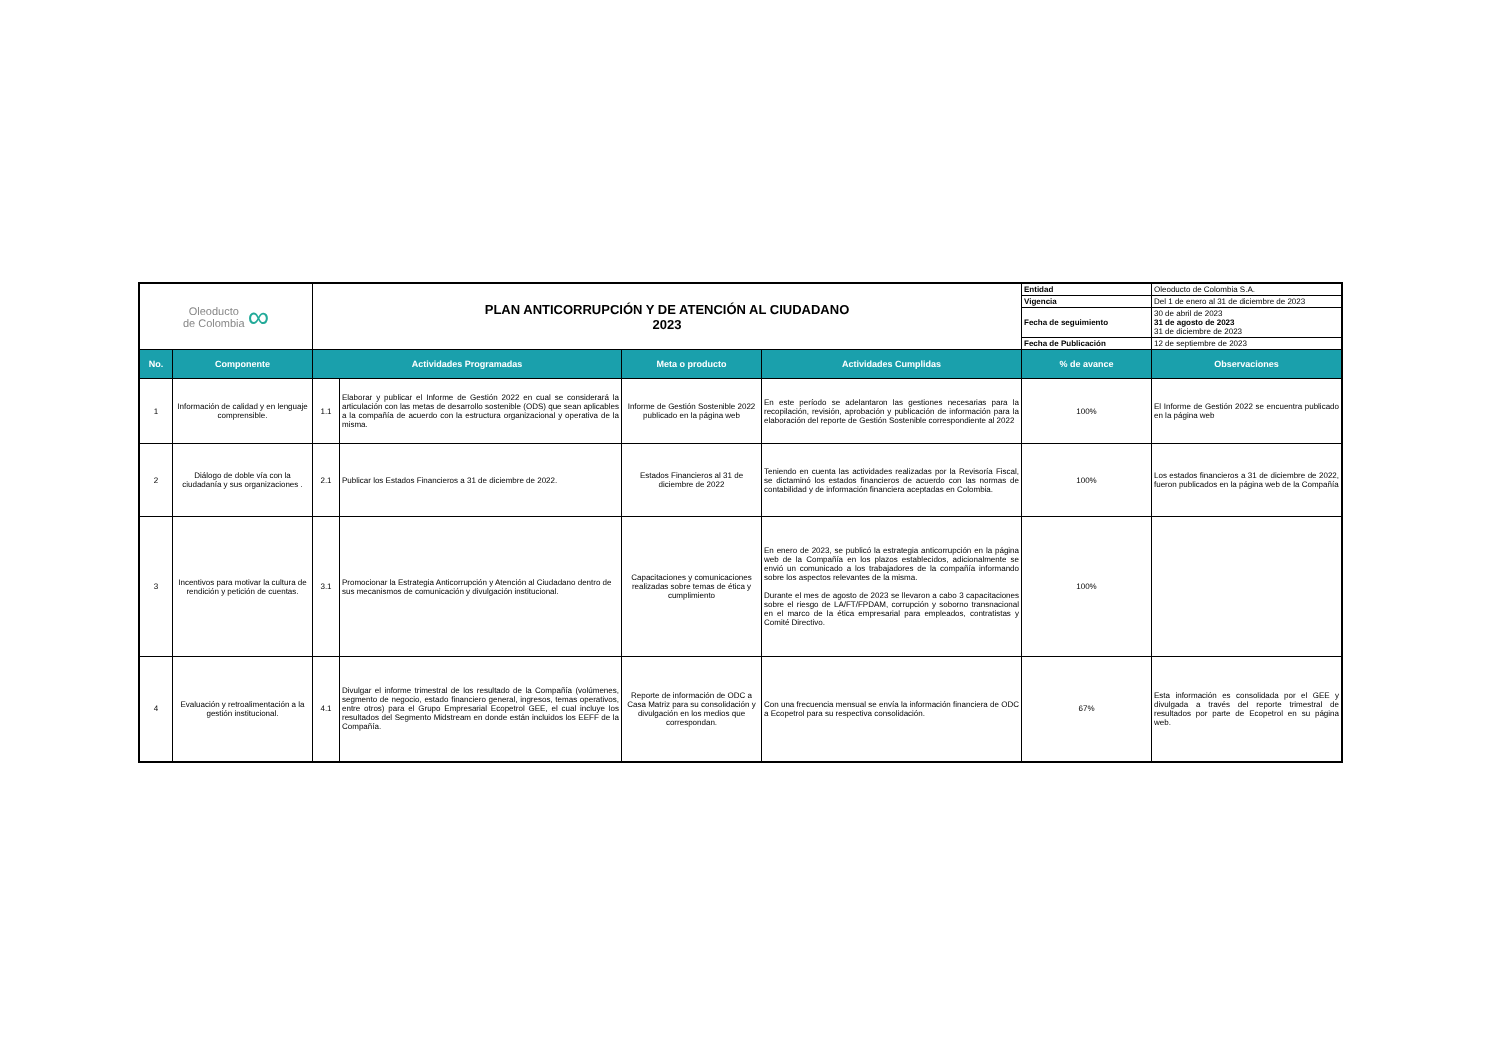| Oleoducto de Colombia ∞ | | PLAN ANTICORRUPCIÓN Y DE ATENCIÓN AL CIUDADANO 2023 | | | | Entidad | Oleoducto de Colombia S.A. |
| | | | | | | Vigencia | Del 1 de enero al 31 de diciembre de 2023 |
| | | | | | | Fecha de seguimiento | 30 de abril de 2023 31 de agosto de 2023 31 de diciembre de 2023 |
| | | | | | | Fecha de Publicación | 12 de septiembre de 2023 |
| No. | Componente | Actividades Programadas | | Meta o producto | Actividades Cumplidas | % de avance | Observaciones |
| 1 | Información de calidad y en lenguaje comprensible. | 1.1 | Elaborar y publicar el Informe de Gestión 2022 en cual se considerará la articulación con las metas de desarrollo sostenible (ODS) que sean aplicables a la compañía de acuerdo con la estructura organizacional y operativa de la misma. | Informe de Gestión Sostenible 2022 publicado en la página web | En este período se adelantaron las gestiones necesarias para la recopilación, revisión, aprobación y publicación de información para la elaboración del reporte de Gestión Sostenible correspondiente al 2022 | 100% | El Informe de Gestión 2022 se encuentra publicado en la página web |
| 2 | Diálogo de doble vía con la ciudadanía y sus organizaciones . | 2.1 | Publicar los Estados Financieros a 31 de diciembre de 2022. | Estados Financieros al 31 de diciembre de 2022 | Teniendo en cuenta las actividades realizadas por la Revisoría Fiscal, se dictaminó los estados financieros de acuerdo con las normas de contabilidad y de información financiera aceptadas en Colombia. | 100% | Los estados financieros a 31 de diciembre de 2022, fueron publicados en la página web de la Compañía |
| 3 | Incentivos para motivar la cultura de rendición y petición de cuentas. | 3.1 | Promocionar la Estrategia Anticorrupción y Atención al Ciudadano dentro de sus mecanismos de comunicación y divulgación institucional. | Capacitaciones y comunicaciones realizadas sobre temas de ética y cumplimiento | En enero de 2023, se publicó la estrategia anticorrupción en la página web de la Compañía en los plazos establecidos, adicionalmente se envió un comunicado a los trabajadores de la compañía informando sobre los aspectos relevantes de la misma. Durante el mes de agosto de 2023 se llevaron a cabo 3 capacitaciones sobre el riesgo de LA/FT/FPDAM, corrupción y soborno transnacional en el marco de la ética empresarial para empleados, contratistas y Comité Directivo. | 100% | |
| 4 | Evaluación y retroalimentación a la gestión institucional. | 4.1 | Divulgar el informe trimestral de los resultado de la Compañía (volúmenes, segmento de negocio, estado financiero general, ingresos, temas operativos, entre otros) para el Grupo Empresarial Ecopetrol GEE, el cual incluye los resultados del Segmento Midstream en donde están incluidos los EEFF de la Compañía. | Reporte de información de ODC a Casa Matriz para su consolidación y divulgación en los medios que correspondan. | Con una frecuencia mensual se envía la información financiera de ODC a Ecopetrol para su respectiva consolidación. | 67% | Esta información es consolidada por el GEE y divulgada a través del reporte trimestral de resultados por parte de Ecopetrol en su página web. |